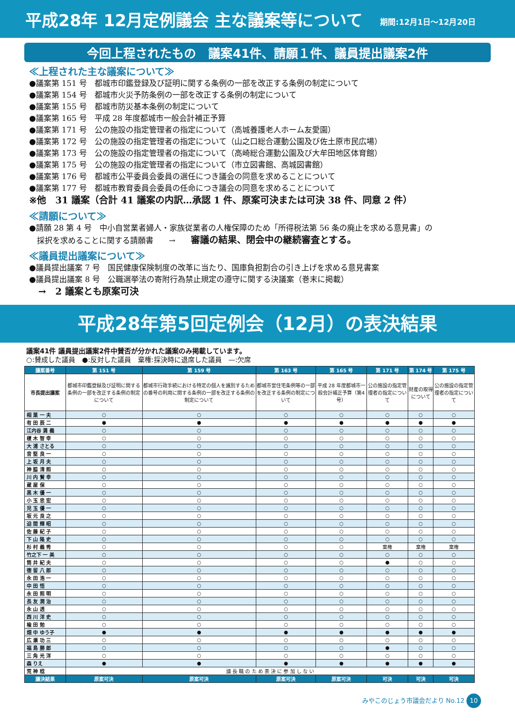平成28年 12月定例議会 主な議案等について
期間:12月1日～12月20日
今回上程されたもの　議案41件、請願１件、議員提出議案2件
≪上程された主な議案について≫
●議案第 151 号　都城市印鑑登録及び証明に関する条例の一部を改正する条例の制定について
●議案第 154 号　都城市火災予防条例の一部を改正する条例の制定について
●議案第 155 号　都城市防災基本条例の制定について
●議案第 165 号　平成 28 年度都城市一般会計補正予算
●議案第 171 号　公の施設の指定管理者の指定について（高城養護老人ホーム友愛園）
●議案第 172 号　公の施設の指定管理者の指定について（山之口総合運動公園及び佐土原市民広場）
●議案第 173 号　公の施設の指定管理者の指定について（高崎総合運動公園及び大牟田地区体育館）
●議案第 175 号　公の施設の指定管理者の指定について（市立図書館、高城図書館）
●議案第 176 号　都城市公平委員会委員の選任につき議会の同意を求めることについて
●議案第 177 号　都城市教育委員会委員の任命につき議会の同意を求めることについて
※他　31 議案（合計 41 議案の内訳…承認 1 件、原案可決または可決 38 件、同意 2 件）
≪請願について≫
●請願 28 第 4 号　中小自営業者婦人・家族従業者の人権保障のため「所得税法第 56 条の廃止を求める意見書」の
　採択を求めることに関する請願書　　→　　審議の結果、閉会中の継続審査とする。
≪議員提出議案について≫
●議員提出議案 7 号　国民健康保険制度の改革に当たり、国庫負担割合の引き上げを求める意見書案
●議員提出議案 8 号　公職選挙法の寄附行為禁止規定の遵守に関する決議案（巻末に掲載）
　→　2 議案とも原案可決
平成28年第5回定例会（12月）の表決結果
議案41件 議員提出議案2件中賛否が分かれた議案のみ掲載しています。
○:賛成した議員　●:反対した議員　棄権:採決時に退席した議員　—:欠席
| 議案番号 | 第 151 号 | 第 159 号 | 第 163 号 | 第 165 号 | 第 171 号 | 第 174 号 | 第 175 号 |
| --- | --- | --- | --- | --- | --- | --- | --- |
| 市長提出議案 | 都城市印鑑登録及び証明に関する条例の一部を改正する条例の制定について | 都城市行政手続における特定の個人を識別するための番号の利用に関する条例の一部を改正する条例の制定について | 都城市営住宅条例等の一部を改正する条例の制定について | 平成 28 年度都城市一般会計補正予算（第4号） | 公の施設の指定管理者の指定について | 財産の取得について | 公の施設の指定管理者の指定について |
| 相 葉 一 夫 | ○ | ○ | ○ | ○ | ○ | ○ | ○ |
| 有 田 辰 二 | ● | ● | ● | ● | ● | ● | ● |
| 江内谷 満 義 | ○ | ○ | ○ | ○ | ○ | ○ | ○ |
| 榎 木 智 幸 | ○ | ○ | ○ | ○ | ○ | ○ | ○ |
| 大 浦 さとる | ○ | ○ | ○ | ○ | ○ | ○ | ○ |
| 音 堅 良 一 | ○ | ○ | ○ | ○ | ○ | ○ | ○ |
| 上 坂 月 夫 | ○ | ○ | ○ | ○ | ○ | ○ | ○ |
| 神 脇 清 照 | ○ | ○ | ○ | ○ | ○ | ○ | ○ |
| 川 内 賢 幸 | ○ | ○ | ○ | ○ | ○ | ○ | ○ |
| 蔵 屋 保 | ○ | ○ | ○ | ○ | ○ | ○ | ○ |
| 黒 木 優 一 | ○ | ○ | ○ | ○ | ○ | ○ | ○ |
| 小 玉 忠 宏 | ○ | ○ | ○ | ○ | ○ | ○ | ○ |
| 児 玉 優 一 | ○ | ○ | ○ | ○ | ○ | ○ | ○ |
| 坂 元 良 之 | ○ | ○ | ○ | ○ | ○ | ○ | ○ |
| 迫 間 輝 昭 | ○ | ○ | ○ | ○ | ○ | ○ | ○ |
| 佐 藤 紀 子 | ○ | ○ | ○ | ○ | ○ | ○ | ○ |
| 下 山 隆 史 | ○ | ○ | ○ | ○ | ○ | ○ | ○ |
| 杉 村 義 秀 | ○ | ○ | ○ | ○ | 棄権 | 棄権 | 棄権 |
| 竹之下 一 美 | ○ | ○ | ○ | ○ | ○ | ○ | ○ |
| 筒 井 紀 夫 | ○ | ○ | ○ | ○ | ● | ○ | ○ |
| 徳 留 八 郎 | ○ | ○ | ○ | ○ | ○ | ○ | ○ |
| 永 田 浩 一 | ○ | ○ | ○ | ○ | ○ | ○ | ○ |
| 中 田 悟 | ○ | ○ | ○ | ○ | ○ | ○ | ○ |
| 永 田 照 明 | ○ | ○ | ○ | ○ | ○ | ○ | ○ |
| 長 友 潤 治 | ○ | ○ | ○ | ○ | ○ | ○ | ○ |
| 永 山 透 | ○ | ○ | ○ | ○ | ○ | ○ | ○ |
| 西 川 洋 史 | ○ | ○ | ○ | ○ | ○ | ○ | ○ |
| 楡 田 勉 | ○ | ○ | ○ | ○ | ○ | ○ | ○ |
| 畑 中 ゆう子 | ● | ● | ● | ● | ● | ● | ● |
| 広 瀬 功 三 | ○ | ○ | ○ | ○ | ○ | ○ | ○ |
| 福 島 勝 郎 | ○ | ○ | ○ | ○ | ● | ○ | ○ |
| 三 角 光 洋 | ○ | ○ | ○ | ○ | ○ | ○ | ○ |
| 森 りえ | ● | ● | ● | ● | ● | ● | ● |
| 荒 神 稔 | 議 長 職 の た め 表 決 に 参 加 し な い | | | | | | |
| 議決結果 | 原案可決 | 原案可決 | 原案可決 | 原案可決 | 可決 | 可決 | 可決 |
みやこのじょう市議会だより No.12 10